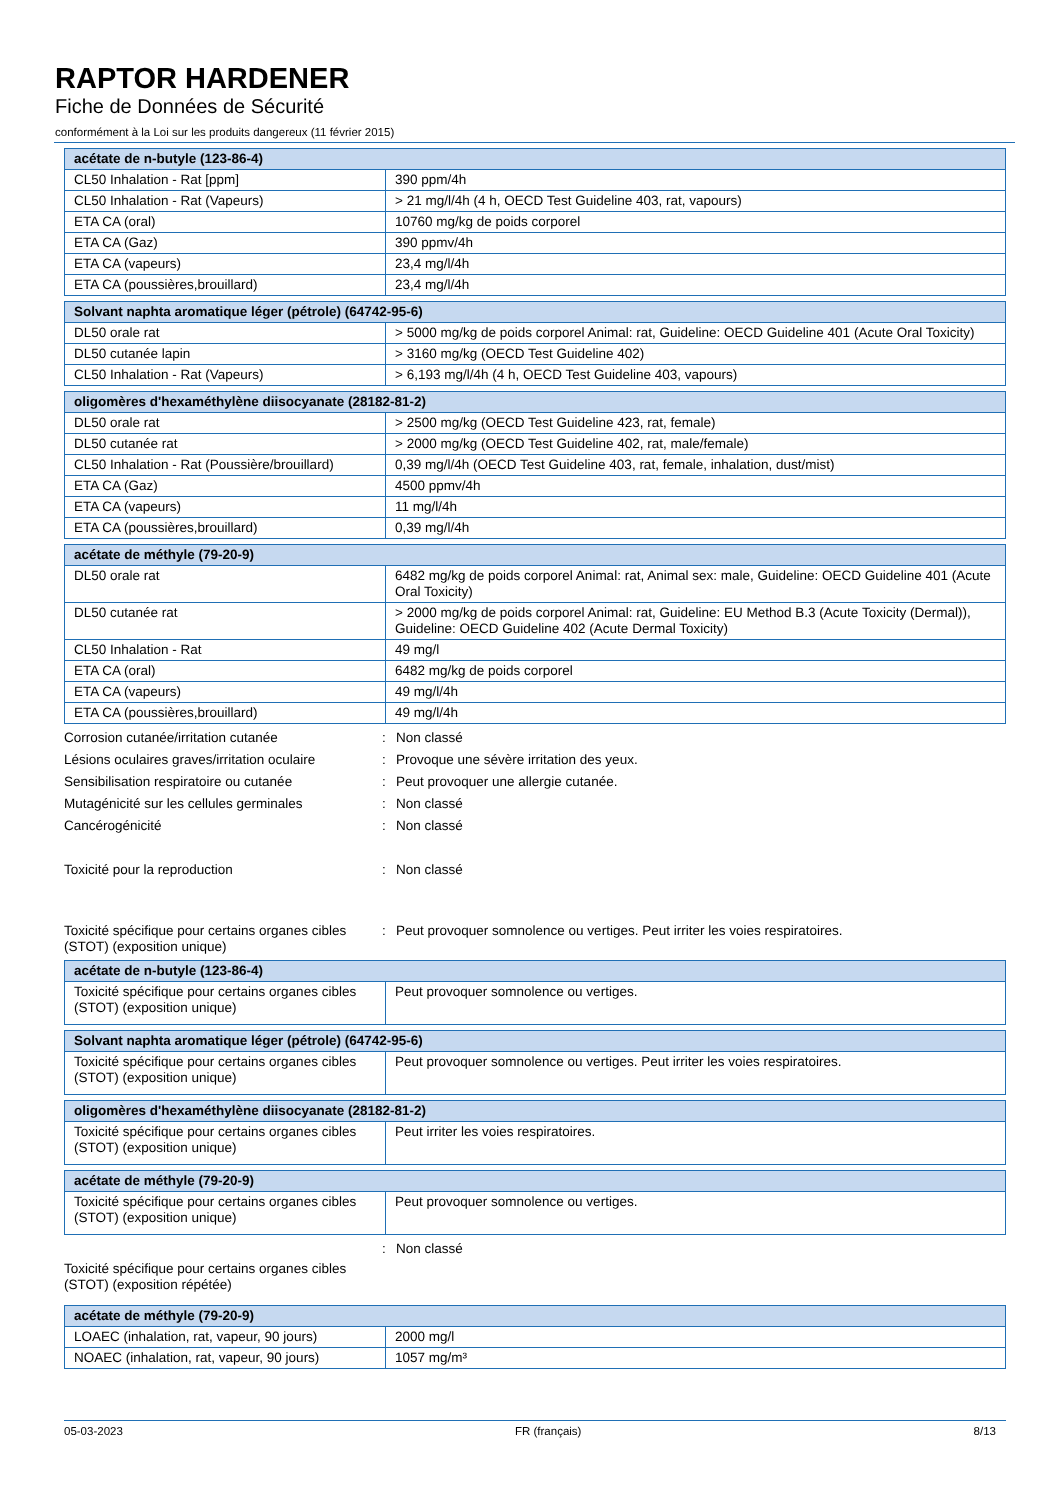RAPTOR HARDENER
Fiche de Données de Sécurité
conformément à la Loi sur les produits dangereux (11 février 2015)
| acétate de n-butyle (123-86-4) | |
| --- | --- |
| CL50 Inhalation - Rat [ppm] | 390 ppm/4h |
| CL50 Inhalation - Rat (Vapeurs) | > 21 mg/l/4h (4 h, OECD Test Guideline 403, rat, vapours) |
| ETA CA (oral) | 10760 mg/kg de poids corporel |
| ETA CA (Gaz) | 390 ppmv/4h |
| ETA CA (vapeurs) | 23,4 mg/l/4h |
| ETA CA (poussières,brouillard) | 23,4 mg/l/4h |
| Solvant naphta aromatique léger (pétrole) (64742-95-6) | |
| --- | --- |
| DL50 orale rat | > 5000 mg/kg de poids corporel Animal: rat, Guideline: OECD Guideline 401 (Acute Oral Toxicity) |
| DL50 cutanée lapin | > 3160 mg/kg (OECD Test Guideline 402) |
| CL50 Inhalation - Rat (Vapeurs) | > 6,193 mg/l/4h (4 h, OECD Test Guideline 403, vapours) |
| oligomères d'hexaméthylène diisocyanate (28182-81-2) | |
| --- | --- |
| DL50 orale rat | > 2500 mg/kg (OECD Test Guideline 423, rat, female) |
| DL50 cutanée rat | > 2000 mg/kg (OECD Test Guideline 402, rat, male/female) |
| CL50 Inhalation - Rat (Poussière/brouillard) | 0,39 mg/l/4h (OECD Test Guideline 403, rat, female, inhalation, dust/mist) |
| ETA CA (Gaz) | 4500 ppmv/4h |
| ETA CA (vapeurs) | 11 mg/l/4h |
| ETA CA (poussières,brouillard) | 0,39 mg/l/4h |
| acétate de méthyle (79-20-9) | |
| --- | --- |
| DL50 orale rat | 6482 mg/kg de poids corporel Animal: rat, Animal sex: male, Guideline: OECD Guideline 401 (Acute Oral Toxicity) |
| DL50 cutanée rat | > 2000 mg/kg de poids corporel Animal: rat, Guideline: EU Method B.3 (Acute Toxicity (Dermal)), Guideline: OECD Guideline 402 (Acute Dermal Toxicity) |
| CL50 Inhalation - Rat | 49 mg/l |
| ETA CA (oral) | 6482 mg/kg de poids corporel |
| ETA CA (vapeurs) | 49 mg/l/4h |
| ETA CA (poussières,brouillard) | 49 mg/l/4h |
Corrosion cutanée/irritation cutanée : Non classé
Lésions oculaires graves/irritation oculaire
: Provoque une sévère irritation des yeux.
Sensibilisation respiratoire ou cutanée : Peut provoquer une allergie cutanée.
Mutagénicité sur les cellules germinales
: Non classé
Cancérogénicité : Non classé
Toxicité pour la reproduction : Non classé
Toxicité spécifique pour certains organes cibles (STOT) (exposition unique)
: Peut provoquer somnolence ou vertiges. Peut irriter les voies respiratoires.
| acétate de n-butyle (123-86-4) | |
| --- | --- |
| Toxicité spécifique pour certains organes cibles (STOT) (exposition unique) | Peut provoquer somnolence ou vertiges. |
| Solvant naphta aromatique léger (pétrole) (64742-95-6) | |
| --- | --- |
| Toxicité spécifique pour certains organes cibles (STOT) (exposition unique) | Peut provoquer somnolence ou vertiges. Peut irriter les voies respiratoires. |
| oligomères d'hexaméthylène diisocyanate (28182-81-2) | |
| --- | --- |
| Toxicité spécifique pour certains organes cibles (STOT) (exposition unique) | Peut irriter les voies respiratoires. |
| acétate de méthyle (79-20-9) | |
| --- | --- |
| Toxicité spécifique pour certains organes cibles (STOT) (exposition unique) | Peut provoquer somnolence ou vertiges. |
: Non classé
Toxicité spécifique pour certains organes cibles (STOT) (exposition répétée)
| acétate de méthyle (79-20-9) | |
| --- | --- |
| LOAEC (inhalation, rat, vapeur, 90 jours) | 2000 mg/l |
| NOAEC (inhalation, rat, vapeur, 90 jours) | 1057 mg/m³ |
05-03-2023 FR (français) 8/13